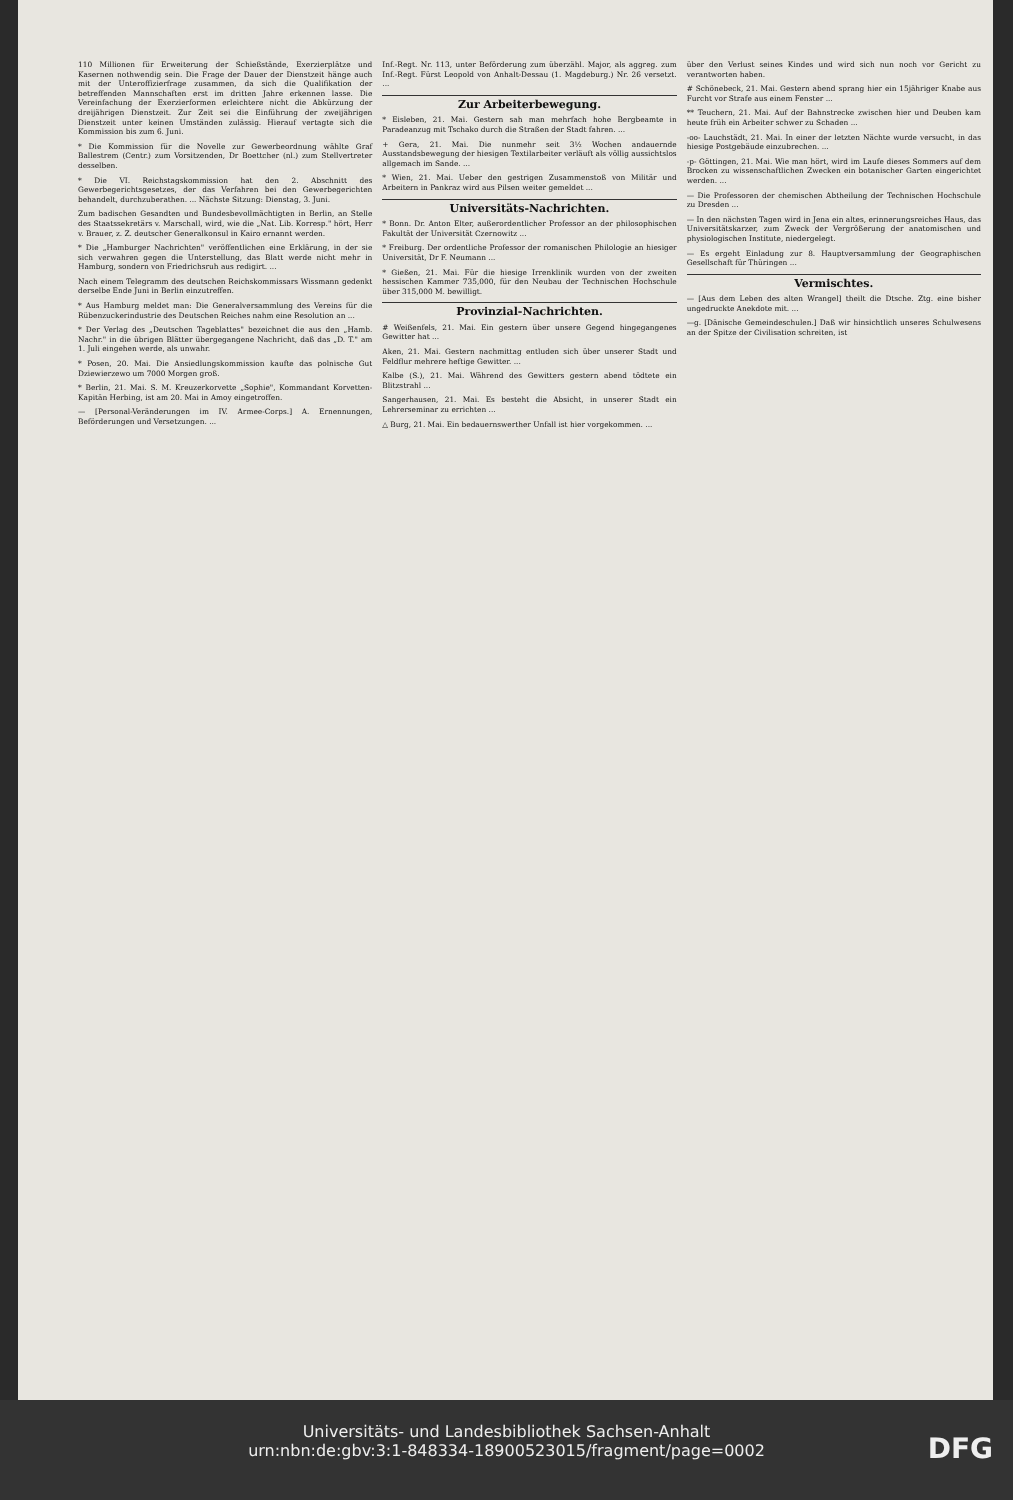110 Millionen für Erweiterung der Schießstände, Exerzierplätze und Kasernen nothwendig sein. Die Frage der Dauer der Dienstzeit hänge auch mit der Unteroffizierfrage zusammen, da sich die Qualifikation der betreffenden Mannschaften erst im dritten Jahre erkennen lasse. Die Vereinfachung der Exerzierformen erleichtere nicht die Abkürzung der dreijährigen Dienstzeit. Zur Zeit sei die Einführung der zweijährigen Dienstzeit unter keinen Umständen zulässig. Hierauf vertagte sich die Kommission bis zum 6. Juni.
* Die Kommission für die Novelle zur Gewerbeordnung wählte Graf Ballestrem (Centr.) zum Vorsitzenden, Dr Boettcher (nl.) zum Stellvertreter desselben.
* Die VI. Reichstagskommission hat den 2. Abschnitt des Gewerbegerichtsgesetzes, der das Verfahren bei den Gewerbegerichten behandelt, durchzuberathen. ... Nächste Sitzung: Dienstag, 3. Juni.
Zum badischen Gesandten und Bundesbevollmächtigten in Berlin, an Stelle des Staatssekretärs v. Marschall, wird, wie die „Nat. Lib. Korresp." hört, Herr v. Brauer, z. Z. deutscher Generalkonsul in Kairo ernannt werden.
* Die „Hamburger Nachrichten" veröffentlichen eine Erklärung, in der sie sich verwahren gegen die Unterstellung, das Blatt werde nicht mehr in Hamburg, sondern von Friedrichsruh aus redigirt. ...
Nach einem Telegramm des deutschen Reichskommissars Wissmann gedenkt derselbe Ende Juni in Berlin einzutreffen.
* Aus Hamburg meldet man: Die Generalversammlung des Vereins für die Rübenzuckerindustrie des Deutschen Reiches nahm eine Resolution an ...
* Der Verlag des „Deutschen Tageblattes" bezeichnet die aus den „Hamb. Nachr." in die übrigen Blätter übergegangene Nachricht, daß das „D. T." am 1. Juli eingehen werde, als unwahr.
* Posen, 20. Mai. Die Ansiedlungskommission kaufte das polnische Gut Dziewierzewo um 7000 Morgen groß.
* Berlin, 21. Mai. S. M. Kreuzerkorvette „Sophie", Kommandant Korvetten-Kapitän Herbing, ist am 20. Mai in Amoy eingetroffen.
— [Personal-Veränderungen im IV. Armee-Corps.] A. Ernennungen, Beförderungen und Versetzungen. ...
Inf.-Regt. Nr. 113, unter Beförderung zum überzähl. Major, als aggreg. zum Inf.-Regt. Fürst Leopold von Anhalt-Dessau (1. Magdeburg.) Nr. 26 versetzt. ...
Zur Arbeiterbewegung.
* Eisleben, 21. Mai. Gestern sah man mehrfach hohe Bergbeamte in Paradeanzug mit Tschako durch die Straßen der Stadt fahren. ...
+ Gera, 21. Mai. Die nunmehr seit 3½ Wochen andauernde Ausstandsbewegung der hiesigen Textilarbeiter verläuft als völlig aussichtslos allgemach im Sande. ...
* Wien, 21. Mai. Ueber den gestrigen Zusammenstoß von Militär und Arbeitern in Pankraz wird aus Pilsen weiter gemeldet ...
Universitäts-Nachrichten.
* Bonn. Dr. Anton Elter, außerordentlicher Professor an der philosophischen Fakultät der Universität Czernowitz ...
* Freiburg. Der ordentliche Professor der romanischen Philologie an hiesiger Universität, Dr F. Neumann ...
* Gießen, 21. Mai. Für die hiesige Irrenklinik wurden von der zweiten hessischen Kammer 735,000, für den Neubau der Technischen Hochschule über 315,000 M. bewilligt.
Provinzial-Nachrichten.
# Weißenfels, 21. Mai. Ein gestern über unsere Gegend hingegangenes Gewitter hat ...
Aken, 21. Mai. Gestern nachmittag entluden sich über unserer Stadt und Feldflur mehrere heftige Gewitter. ...
Kalbe (S.), 21. Mai. Während des Gewitters gestern abend tödtete ein Blitzstrahl ...
Sangerhausen, 21. Mai. Es besteht die Absicht, in unserer Stadt ein Lehrerseminar zu errichten ...
△ Burg, 21. Mai. Ein bedauernswerther Unfall ist hier vorgekommen. ...
über den Verlust seines Kindes und wird sich nun noch vor Gericht zu verantworten haben.
# Schönebeck, 21. Mai. Gestern abend sprang hier ein 15jähriger Knabe aus Furcht vor Strafe aus einem Fenster ...
** Teuchern, 21. Mai. Auf der Bahnstrecke zwischen hier und Deuben kam heute früh ein Arbeiter schwer zu Schaden ...
-oo- Lauchstädt, 21. Mai. In einer der letzten Nächte wurde versucht, in das hiesige Postgebäude einzubrechen. ...
-p- Göttingen, 21. Mai. Wie man hört, wird im Laufe dieses Sommers auf dem Brocken zu wissenschaftlichen Zwecken ein botanischer Garten eingerichtet werden. ...
— Die Professoren der chemischen Abtheilung der Technischen Hochschule zu Dresden ...
— In den nächsten Tagen wird in Jena ein altes, erinnerungsreiches Haus, das Universitätskarzer, zum Zweck der Vergrößerung der anatomischen und physiologischen Institute, niedergelegt.
— Es ergeht Einladung zur 8. Hauptversammlung der Geographischen Gesellschaft für Thüringen ...
Vermischtes.
— [Aus dem Leben des alten Wrangel] theilt die Dtsche. Ztg. eine bisher ungedruckte Anekdote mit. ...
—g. [Dänische Gemeindeschulen.] Daß wir hinsichtlich unseres Schulwesens an der Spitze der Civilisation schreiten, ist
Universitäts- und Landesbibliothek Sachsen-Anhalt
urn:nbn:de:gbv:3:1-848334-18900523015/fragment/page=0002
DFG